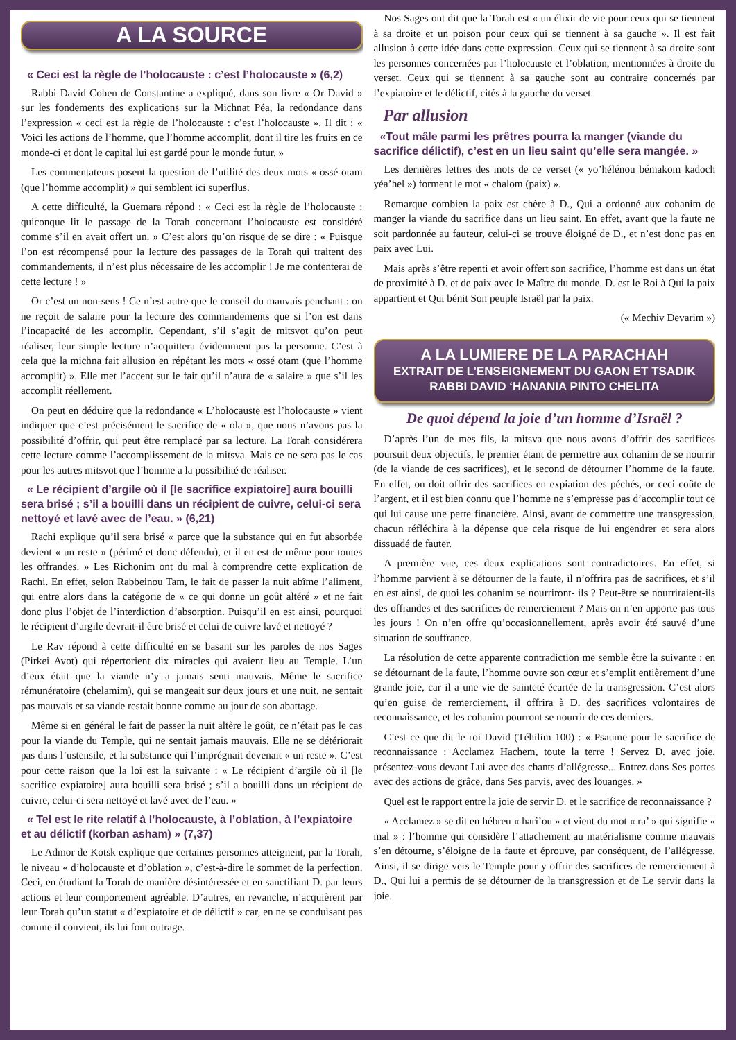A LA SOURCE
« Ceci est la règle de l’holocauste : c’est l’holocauste » (6,2)
Rabbi David Cohen de Constantine a expliqué, dans son livre « Or David » sur les fondements des explications sur la Michnat Péa, la redondance dans l’expression « ceci est la règle de l’holocauste : c’est l’holocauste ». Il dit : « Voici les actions de l’homme, que l’homme accomplit, dont il tire les fruits en ce monde-ci et dont le capital lui est gardé pour le monde futur. »
Les commentateurs posent la question de l’utilité des deux mots « ossé otam (que l’homme accomplit) » qui semblent ici superflus.
A cette difficulté, la Guemara répond : « Ceci est la règle de l’holocauste : quiconque lit le passage de la Torah concernant l’holocauste est considéré comme s’il en avait offert un. » C’est alors qu’on risque de se dire : « Puisque l’on est récompensé pour la lecture des passages de la Torah qui traitent des commandements, il n’est plus nécessaire de les accomplir ! Je me contenterai de cette lecture ! »
Or c’est un non-sens ! Ce n’est autre que le conseil du mauvais penchant : on ne reçoit de salaire pour la lecture des commandements que si l’on est dans l’incapacité de les accomplir. Cependant, s’il s’agit de mitsvot qu’on peut réaliser, leur simple lecture n’acquittera évidemment pas la personne. C’est à cela que la michna fait allusion en répétant les mots « ossé otam (que l’homme accomplit) ». Elle met l’accent sur le fait qu’il n’aura de « salaire » que s’il les accomplit réellement.
On peut en déduire que la redondance « L’holocauste est l’holocauste » vient indiquer que c’est précisément le sacrifice de « ola », que nous n’avons pas la possibilité d’offrir, qui peut être remplacé par sa lecture. La Torah considérera cette lecture comme l’accomplissement de la mitsva. Mais ce ne sera pas le cas pour les autres mitsvot que l’homme a la possibilité de réaliser.
« Le récipient d’argile où il [le sacrifice expiatoire] aura bouilli sera brisé ; s’il a bouilli dans un récipient de cuivre, celui-ci sera nettoyé et lavé avec de l’eau. » (6,21)
Rachi explique qu’il sera brisé « parce que la substance qui en fut absorbée devient « un reste » (périmé et donc défendu), et il en est de même pour toutes les offrandes. » Les Richonim ont du mal à comprendre cette explication de Rachi. En effet, selon Rabbeinou Tam, le fait de passer la nuit abîme l’aliment, qui entre alors dans la catégorie de « ce qui donne un goût altéré » et ne fait donc plus l’objet de l’interdiction d’absorption. Puisqu’il en est ainsi, pourquoi le récipient d’argile devrait-il être brisé et celui de cuivre lavé et nettoyé ?
Le Rav répond à cette difficulté en se basant sur les paroles de nos Sages (Pirkei Avot) qui répertorient dix miracles qui avaient lieu au Temple. L’un d’eux était que la viande n’y a jamais senti mauvais. Même le sacrifice rémunératoire (chelamim), qui se mangeait sur deux jours et une nuit, ne sentait pas mauvais et sa viande restait bonne comme au jour de son abattage.
Même si en général le fait de passer la nuit altère le goût, ce n’était pas le cas pour la viande du Temple, qui ne sentait jamais mauvais. Elle ne se détériorait pas dans l’ustensile, et la substance qui l’imprégnait devenait « un reste ». C’est pour cette raison que la loi est la suivante : « Le récipient d’argile où il [le sacrifice expiatoire] aura bouilli sera brisé ; s’il a bouilli dans un récipient de cuivre, celui-ci sera nettoyé et lavé avec de l’eau. »
« Tel est le rite relatif à l’holocauste, à l’oblation, à l’expiatoire et au délictif (korban asham) » (7,37)
Le Admor de Kotsk explique que certaines personnes atteignent, par la Torah, le niveau « d’holocauste et d’oblation », c’est-à-dire le sommet de la perfection. Ceci, en étudiant la Torah de manière désintéressée et en sanctifiant D. par leurs actions et leur comportement agréable. D’autres, en revanche, n’acquièrent par leur Torah qu’un statut « d’expiatoire et de délictif » car, en ne se conduisant pas comme il convient, ils lui font outrage.
Nos Sages ont dit que la Torah est « un élixir de vie pour ceux qui se tiennent à sa droite et un poison pour ceux qui se tiennent à sa gauche ». Il est fait allusion à cette idée dans cette expression. Ceux qui se tiennent à sa droite sont les personnes concernées par l’holocauste et l’oblation, mentionnées à droite du verset. Ceux qui se tiennent à sa gauche sont au contraire concernés par l’expiatoire et le délictif, cités à la gauche du verset.
Par allusion
«Tout mâle parmi les prêtres pourra la manger (viande du sacrifice délictif), c’est en un lieu saint qu’elle sera mangée. »
Les dernières lettres des mots de ce verset (« yo’hélénou bémakom kadoch yéa’hel ») forment le mot « chalom (paix) ».
Remarque combien la paix est chère à D., Qui a ordonné aux cohanim de manger la viande du sacrifice dans un lieu saint. En effet, avant que la faute ne soit pardonnée au fauteur, celui-ci se trouve éloigné de D., et n’est donc pas en paix avec Lui.
Mais après s’être repenti et avoir offert son sacrifice, l’homme est dans un état de proximité à D. et de paix avec le Maître du monde. D. est le Roi à Qui la paix appartient et Qui bénit Son peuple Israël par la paix.
(« Mechiv Devarim »)
A LA LUMIERE DE LA PARACHAH
EXTRAIT DE L’ENSEIGNEMENT DU GAON ET TSADIK
RABBI DAVID ‘HANANIA PINTO CHELITA
De quoi dépend la joie d’un homme d’Israël ?
D’après l’un de mes fils, la mitsva que nous avons d’offrir des sacrifices poursuit deux objectifs, le premier étant de permettre aux cohanim de se nourrir (de la viande de ces sacrifices), et le second de détourner l’homme de la faute. En effet, on doit offrir des sacrifices en expiation des péchés, or ceci coûte de l’argent, et il est bien connu que l’homme ne s’empresse pas d’accomplir tout ce qui lui cause une perte financière. Ainsi, avant de commettre une transgression, chacun réfléchira à la dépense que cela risque de lui engendrer et sera alors dissuadé de fauter.
A première vue, ces deux explications sont contradictoires. En effet, si l’homme parvient à se détourner de la faute, il n’offrira pas de sacrifices, et s’il en est ainsi, de quoi les cohanim se nourriront- ils ? Peut-être se nourriraient-ils des offrandes et des sacrifices de remerciement ? Mais on n’en apporte pas tous les jours ! On n’en offre qu’occasionnellement, après avoir été sauvé d’une situation de souffrance.
La résolution de cette apparente contradiction me semble être la suivante : en se détournant de la faute, l’homme ouvre son cœur et s’emplit entièrement d’une grande joie, car il a une vie de sainteté écartée de la transgression. C’est alors qu’en guise de remerciement, il offrira à D. des sacrifices volontaires de reconnaissance, et les cohanim pourront se nourrir de ces derniers.
C’est ce que dit le roi David (Téhilim 100) : « Psaume pour le sacrifice de reconnaissance : Acclamez Hachem, toute la terre ! Servez D. avec joie, présentez-vous devant Lui avec des chants d’allégresse... Entrez dans Ses portes avec des actions de grâce, dans Ses parvis, avec des louanges. »
Quel est le rapport entre la joie de servir D. et le sacrifice de reconnaissance ?
« Acclamez » se dit en hébreu « hari’ou » et vient du mot « ra’ » qui signifie « mal » : l’homme qui considère l’attachement au matérialisme comme mauvais s’en détourne, s’éloigne de la faute et éprouve, par conséquent, de l’allégresse. Ainsi, il se dirige vers le Temple pour y offrir des sacrifices de remerciement à D., Qui lui a permis de se détourner de la transgression et de Le servir dans la joie.